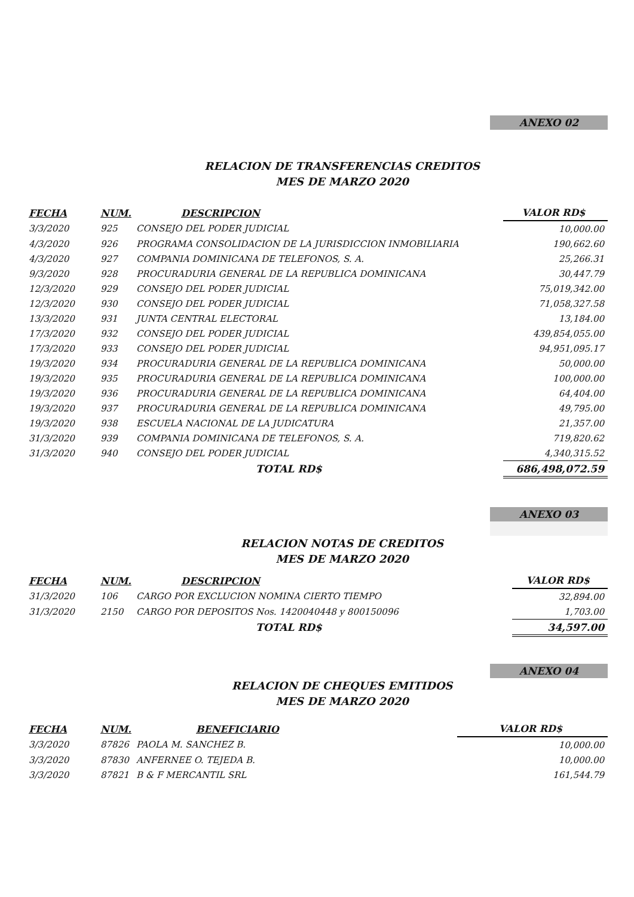ANEXO 02
RELACION DE TRANSFERENCIAS CREDITOS
MES DE MARZO 2020
| FECHA | NUM. | DESCRIPCION | VALOR RD$ |
| --- | --- | --- | --- |
| 3/3/2020 | 925 | CONSEJO DEL PODER JUDICIAL | 10,000.00 |
| 4/3/2020 | 926 | PROGRAMA CONSOLIDACION DE LA JURISDICCION INMOBILIARIA | 190,662.60 |
| 4/3/2020 | 927 | COMPANIA DOMINICANA DE TELEFONOS, S. A. | 25,266.31 |
| 9/3/2020 | 928 | PROCURADURIA GENERAL DE LA REPUBLICA DOMINICANA | 30,447.79 |
| 12/3/2020 | 929 | CONSEJO DEL PODER JUDICIAL | 75,019,342.00 |
| 12/3/2020 | 930 | CONSEJO DEL PODER JUDICIAL | 71,058,327.58 |
| 13/3/2020 | 931 | JUNTA CENTRAL ELECTORAL | 13,184.00 |
| 17/3/2020 | 932 | CONSEJO DEL PODER JUDICIAL | 439,854,055.00 |
| 17/3/2020 | 933 | CONSEJO DEL PODER JUDICIAL | 94,951,095.17 |
| 19/3/2020 | 934 | PROCURADURIA GENERAL DE LA REPUBLICA DOMINICANA | 50,000.00 |
| 19/3/2020 | 935 | PROCURADURIA GENERAL DE LA REPUBLICA DOMINICANA | 100,000.00 |
| 19/3/2020 | 936 | PROCURADURIA GENERAL DE LA REPUBLICA DOMINICANA | 64,404.00 |
| 19/3/2020 | 937 | PROCURADURIA GENERAL DE LA REPUBLICA DOMINICANA | 49,795.00 |
| 19/3/2020 | 938 | ESCUELA NACIONAL DE LA JUDICATURA | 21,357.00 |
| 31/3/2020 | 939 | COMPANIA DOMINICANA DE TELEFONOS, S. A. | 719,820.62 |
| 31/3/2020 | 940 | CONSEJO DEL PODER JUDICIAL | 4,340,315.52 |
| | | TOTAL RD$ | 686,498,072.59 |
ANEXO 03
RELACION NOTAS DE CREDITOS
MES DE MARZO 2020
| FECHA | NUM. | DESCRIPCION | VALOR RD$ |
| --- | --- | --- | --- |
| 31/3/2020 | 106 | CARGO POR EXCLUCION NOMINA CIERTO TIEMPO | 32,894.00 |
| 31/3/2020 | 2150 | CARGO POR DEPOSITOS Nos. 1420040448 y 800150096 | 1,703.00 |
| | | TOTAL RD$ | 34,597.00 |
ANEXO 04
RELACION DE CHEQUES EMITIDOS
MES DE MARZO 2020
| FECHA | NUM. | BENEFICIARIO | VALOR RD$ |
| --- | --- | --- | --- |
| 3/3/2020 | 87826 | PAOLA M. SANCHEZ B. | 10,000.00 |
| 3/3/2020 | 87830 | ANFERNEE O. TEJEDA B. | 10,000.00 |
| 3/3/2020 | 87821 | B & F MERCANTIL SRL | 161,544.79 |